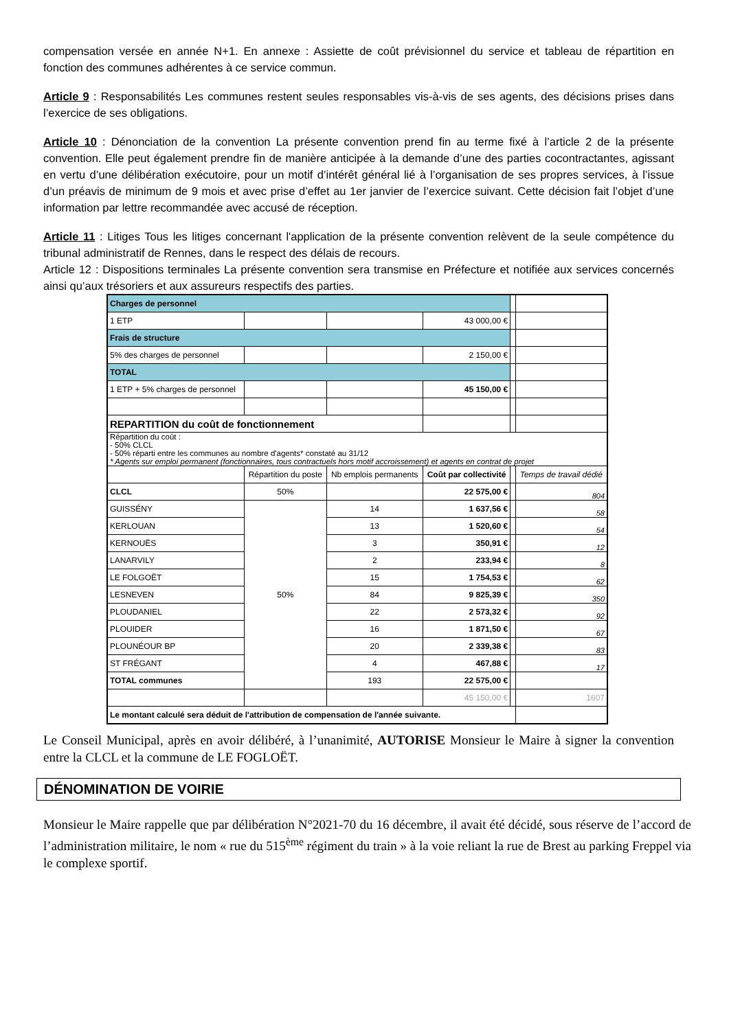compensation versée en année N+1. En annexe : Assiette de coût prévisionnel du service et tableau de répartition en fonction des communes adhérentes à ce service commun.
Article 9 : Responsabilités Les communes restent seules responsables vis-à-vis de ses agents, des décisions prises dans l’exercice de ses obligations.
Article 10 : Dénonciation de la convention La présente convention prend fin au terme fixé à l’article 2 de la présente convention. Elle peut également prendre fin de manière anticipée à la demande d’une des parties cocontractantes, agissant en vertu d’une délibération exécutoire, pour un motif d’intérêt général lié à l’organisation de ses propres services, à l’issue d’un préavis de minimum de 9 mois et avec prise d’effet au 1er janvier de l’exercice suivant. Cette décision fait l’objet d’une information par lettre recommandée avec accusé de réception.
Article 11 : Litiges Tous les litiges concernant l'application de la présente convention relèvent de la seule compétence du tribunal administratif de Rennes, dans le respect des délais de recours.
Article 12 : Dispositions terminales La présente convention sera transmise en Préfecture et notifiée aux services concernés ainsi qu’aux trésoriers et aux assureurs respectifs des parties.
| Charges de personnel | | | | | |
| 1 ETP | | | 43 000,00 € | | |
| Frais de structure | | | | | |
| 5% des charges de personnel | | | 2 150,00 € | | |
| TOTAL | | | | | |
| 1 ETP + 5% charges de personnel | | | 45 150,00 € | | |
| REPARTITION du coût de fonctionnement | | | | | |
| Répartition du coût : - 50% CLCL - 50% réparti entre les communes au nombre d'agents* constaté au 31/12 * Agents sur emploi permanent (fonctionnaires, tous contractuels hors motif accroissement) et agents en contrat de projet | | | | | |
| | Répartition du poste | Nb emplois permanents | Coût par collectivité | | Temps de travail dédié |
| CLCL | 50% | | 22 575,00 € | | 804 |
| GUISSÉNY | 50% | 14 | 1 637,56 € | | 58 |
| KERLOUAN | | 13 | 1 520,60 € | | 54 |
| KERNOUËS | | 3 | 350,91 € | | 12 |
| LANARVILY | | 2 | 233,94 € | | 8 |
| LE FOLGOËT | | 15 | 1 754,53 € | | 62 |
| LESNEVEN | | 84 | 9 825,39 € | | 350 |
| PLOUDANIEL | | 22 | 2 573,32 € | | 92 |
| PLOUIDER | | 16 | 1 871,50 € | | 67 |
| PLOUNÉOUR BP | | 20 | 2 339,38 € | | 83 |
| ST FRÉGANT | | 4 | 467,88 € | | 17 |
| TOTAL communes | | 193 | 22 575,00 € | | |
| | | | 45 150,00 € | | 1607 |
| Le montant calculé sera déduit de l'attribution de compensation de l'année suivante. | | | | | |
Le Conseil Municipal, après en avoir délibéré, à l’unanimité, AUTORISE Monsieur le Maire à signer la convention entre la CLCL et la commune de LE FOGLOËT.
DÉNOMINATION DE VOIRIE
Monsieur le Maire rappelle que par délibération N°2021-70 du 16 décembre, il avait été décidé, sous réserve de l’accord de l’administration militaire, le nom « rue du 515<sup>ème</sup> régiment du train » à la voie reliant la rue de Brest au parking Freppel via le complexe sportif.